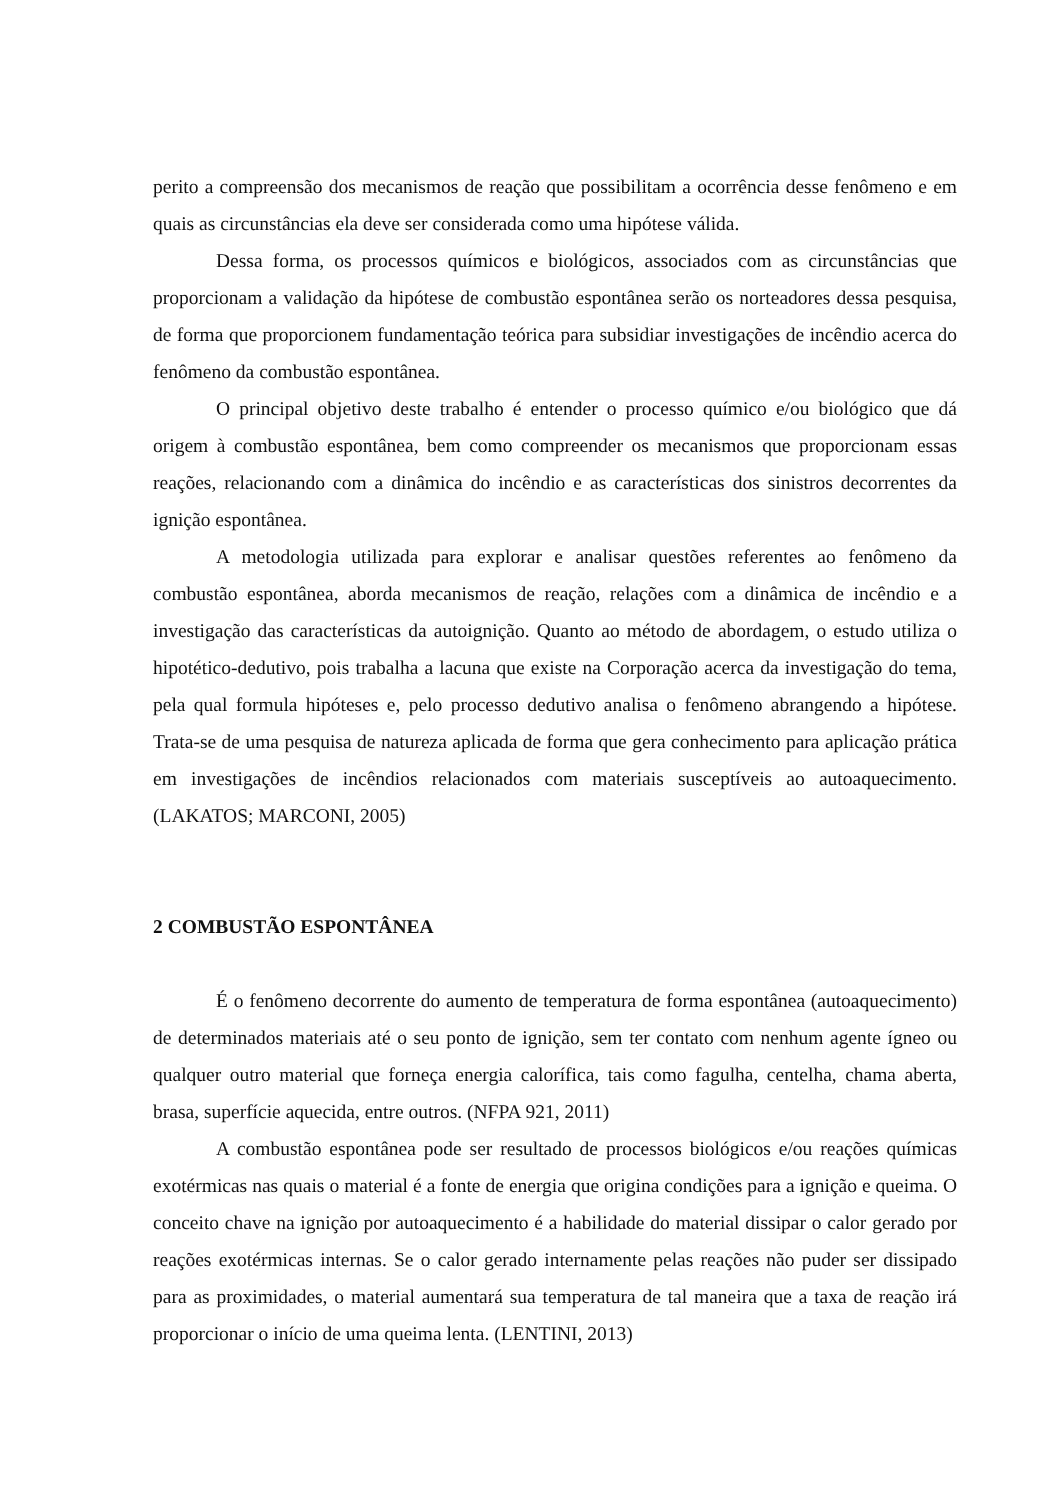perito a compreensão dos mecanismos de reação que possibilitam a ocorrência desse fenômeno e em quais as circunstâncias ela deve ser considerada como uma hipótese válida.
Dessa forma, os processos químicos e biológicos, associados com as circunstâncias que proporcionam a validação da hipótese de combustão espontânea serão os norteadores dessa pesquisa, de forma que proporcionem fundamentação teórica para subsidiar investigações de incêndio acerca do fenômeno da combustão espontânea.
O principal objetivo deste trabalho é entender o processo químico e/ou biológico que dá origem à combustão espontânea, bem como compreender os mecanismos que proporcionam essas reações, relacionando com a dinâmica do incêndio e as características dos sinistros decorrentes da ignição espontânea.
A metodologia utilizada para explorar e analisar questões referentes ao fenômeno da combustão espontânea, aborda mecanismos de reação, relações com a dinâmica de incêndio e a investigação das características da autoignição. Quanto ao método de abordagem, o estudo utiliza o hipotético-dedutivo, pois trabalha a lacuna que existe na Corporação acerca da investigação do tema, pela qual formula hipóteses e, pelo processo dedutivo analisa o fenômeno abrangendo a hipótese. Trata-se de uma pesquisa de natureza aplicada de forma que gera conhecimento para aplicação prática em investigações de incêndios relacionados com materiais susceptíveis ao autoaquecimento. (LAKATOS; MARCONI, 2005)
2 COMBUSTÃO ESPONTÂNEA
É o fenômeno decorrente do aumento de temperatura de forma espontânea (autoaquecimento) de determinados materiais até o seu ponto de ignição, sem ter contato com nenhum agente ígneo ou qualquer outro material que forneça energia calorífica, tais como fagulha, centelha, chama aberta, brasa, superfície aquecida, entre outros. (NFPA 921, 2011)
A combustão espontânea pode ser resultado de processos biológicos e/ou reações químicas exotérmicas nas quais o material é a fonte de energia que origina condições para a ignição e queima. O conceito chave na ignição por autoaquecimento é a habilidade do material dissipar o calor gerado por reações exotérmicas internas. Se o calor gerado internamente pelas reações não puder ser dissipado para as proximidades, o material aumentará sua temperatura de tal maneira que a taxa de reação irá proporcionar o início de uma queima lenta. (LENTINI, 2013)